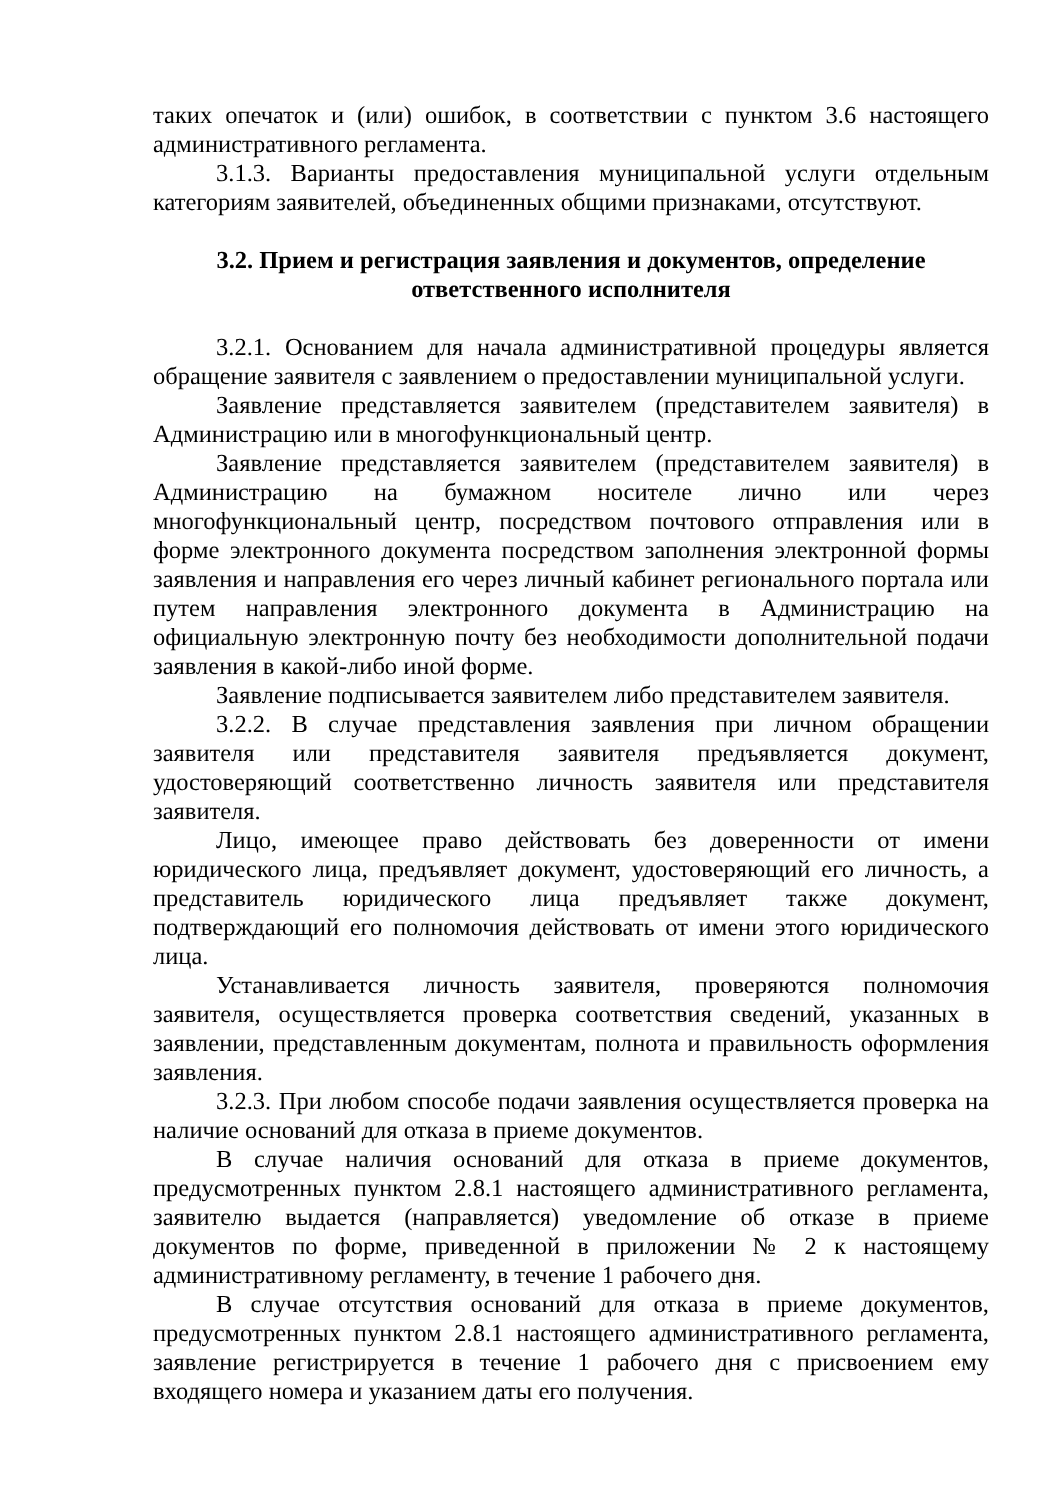таких опечаток и (или) ошибок, в соответствии с пунктом 3.6 настоящего административного регламента.
3.1.3. Варианты предоставления муниципальной услуги отдельным категориям заявителей, объединенных общими признаками, отсутствуют.
3.2. Прием и регистрация заявления и документов, определение
ответственного исполнителя
3.2.1. Основанием для начала административной процедуры является обращение заявителя с заявлением о предоставлении муниципальной услуги.
Заявление представляется заявителем (представителем заявителя) в Администрацию или в многофункциональный центр.
Заявление представляется заявителем (представителем заявителя) в Администрацию на бумажном носителе лично или через многофункциональный центр, посредством почтового отправления или в форме электронного документа посредством заполнения электронной формы заявления и направления его через личный кабинет регионального портала или путем направления электронного документа в Администрацию на официальную электронную почту без необходимости дополнительной подачи заявления в какой-либо иной форме.
Заявление подписывается заявителем либо представителем заявителя.
3.2.2. В случае представления заявления при личном обращении заявителя или представителя заявителя предъявляется документ, удостоверяющий соответственно личность заявителя или представителя заявителя.
Лицо, имеющее право действовать без доверенности от имени юридического лица, предъявляет документ, удостоверяющий его личность, а представитель юридического лица предъявляет также документ, подтверждающий его полномочия действовать от имени этого юридического лица.
Устанавливается личность заявителя, проверяются полномочия заявителя, осуществляется проверка соответствия сведений, указанных в заявлении, представленным документам, полнота и правильность оформления заявления.
3.2.3. При любом способе подачи заявления осуществляется проверка на наличие оснований для отказа в приеме документов.
В случае наличия оснований для отказа в приеме документов, предусмотренных пунктом 2.8.1 настоящего административного регламента, заявителю выдается (направляется) уведомление об отказе в приеме документов по форме, приведенной в приложении № 2 к настоящему административному регламенту, в течение 1 рабочего дня.
В случае отсутствия оснований для отказа в приеме документов, предусмотренных пунктом 2.8.1 настоящего административного регламента, заявление регистрируется в течение 1 рабочего дня с присвоением ему входящего номера и указанием даты его получения.